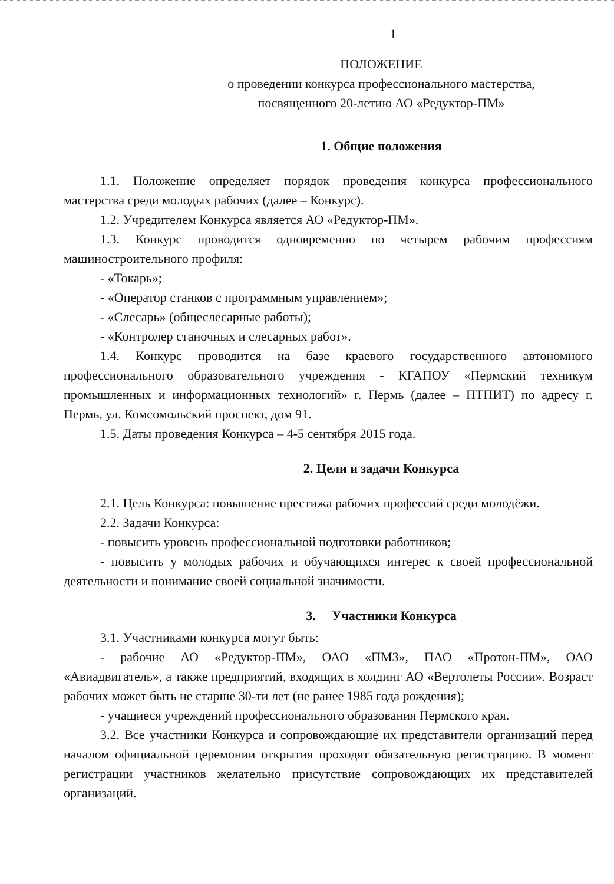1
ПОЛОЖЕНИЕ
о проведении конкурса профессионального мастерства,
посвященного 20-летию АО «Редуктор-ПМ»
1. Общие положения
1.1. Положение определяет порядок проведения конкурса профессионального мастерства среди молодых рабочих (далее – Конкурс).
1.2. Учредителем Конкурса является АО «Редуктор-ПМ».
1.3. Конкурс проводится одновременно по четырем рабочим профессиям машиностроительного профиля:
- «Токарь»;
- «Оператор станков с программным управлением»;
- «Слесарь» (общеслесарные работы);
- «Контролер станочных и слесарных работ».
1.4. Конкурс проводится на базе краевого государственного автономного профессионального образовательного учреждения - КГАПОУ «Пермский техникум промышленных и информационных технологий» г. Пермь (далее – ПТПИТ) по адресу г. Пермь, ул. Комсомольский проспект, дом 91.
1.5. Даты проведения Конкурса – 4-5 сентября 2015 года.
2. Цели и задачи Конкурса
2.1. Цель Конкурса: повышение престижа рабочих профессий среди молодёжи.
2.2. Задачи Конкурса:
- повысить уровень профессиональной подготовки работников;
- повысить у молодых рабочих и обучающихся интерес к своей профессиональной деятельности и понимание своей социальной значимости.
3. Участники Конкурса
3.1. Участниками конкурса могут быть:
- рабочие АО «Редуктор-ПМ», ОАО «ПМЗ», ПАО «Протон-ПМ», ОАО «Авиадвигатель», а также предприятий, входящих в холдинг АО «Вертолеты России». Возраст рабочих может быть не старше 30-ти лет (не ранее 1985 года рождения);
- учащиеся учреждений профессионального образования Пермского края.
3.2. Все участники Конкурса и сопровождающие их представители организаций перед началом официальной церемонии открытия проходят обязательную регистрацию. В момент регистрации участников желательно присутствие сопровождающих их представителей организаций.